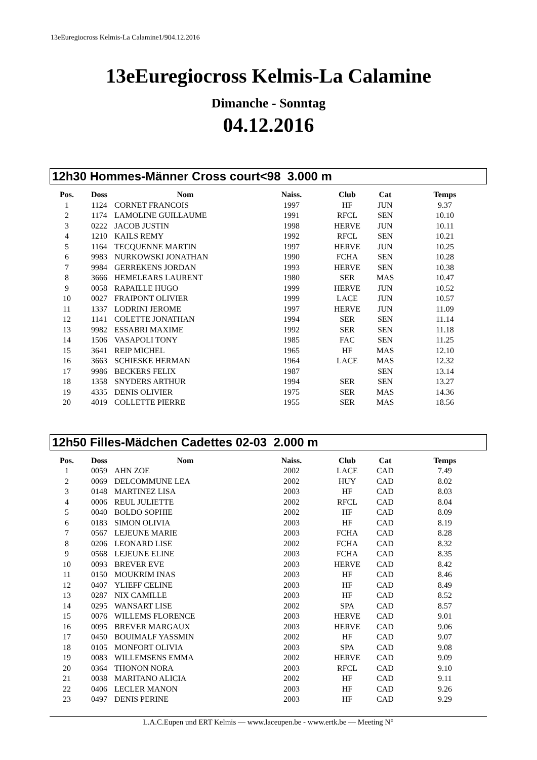13eEuregiocross Kelmis-La Calamine1/904.12.2016
13eEuregiocross Kelmis-La Calamine
Dimanche - Sonntag
04.12.2016
12h30 Hommes-Männer Cross court<98 3.000 m
| Pos. | Doss | Nom | Naiss. | Club | Cat | Temps |
| --- | --- | --- | --- | --- | --- | --- |
| 1 | 1124 | CORNET FRANCOIS | 1997 | HF | JUN | 9.37 |
| 2 | 1174 | LAMOLINE GUILLAUME | 1991 | RFCL | SEN | 10.10 |
| 3 | 0222 | JACOB JUSTIN | 1998 | HERVE | JUN | 10.11 |
| 4 | 1210 | KAILS REMY | 1992 | RFCL | SEN | 10.21 |
| 5 | 1164 | TECQUENNE MARTIN | 1997 | HERVE | JUN | 10.25 |
| 6 | 9983 | NURKOWSKI JONATHAN | 1990 | FCHA | SEN | 10.28 |
| 7 | 9984 | GERREKENS JORDAN | 1993 | HERVE | SEN | 10.38 |
| 8 | 3666 | HEMELEARS LAURENT | 1980 | SER | MAS | 10.47 |
| 9 | 0058 | RAPAILLE HUGO | 1999 | HERVE | JUN | 10.52 |
| 10 | 0027 | FRAIPONT OLIVIER | 1999 | LACE | JUN | 10.57 |
| 11 | 1337 | LODRINI JEROME | 1997 | HERVE | JUN | 11.09 |
| 12 | 1141 | COLETTE JONATHAN | 1994 | SER | SEN | 11.14 |
| 13 | 9982 | ESSABRI MAXIME | 1992 | SER | SEN | 11.18 |
| 14 | 1506 | VASAPOLI TONY | 1985 | FAC | SEN | 11.25 |
| 15 | 3641 | REIP MICHEL | 1965 | HF | MAS | 12.10 |
| 16 | 3663 | SCHIESKE HERMAN | 1964 | LACE | MAS | 12.32 |
| 17 | 9986 | BECKERS FELIX | 1987 | | SEN | 13.14 |
| 18 | 1358 | SNYDERS ARTHUR | 1994 | SER | SEN | 13.27 |
| 19 | 4335 | DENIS OLIVIER | 1975 | SER | MAS | 14.36 |
| 20 | 4019 | COLLETTE PIERRE | 1955 | SER | MAS | 18.56 |
12h50 Filles-Mädchen Cadettes 02-03 2.000 m
| Pos. | Doss | Nom | Naiss. | Club | Cat | Temps |
| --- | --- | --- | --- | --- | --- | --- |
| 1 | 0059 | AHN ZOE | 2002 | LACE | CAD | 7.49 |
| 2 | 0069 | DELCOMMUNE LEA | 2002 | HUY | CAD | 8.02 |
| 3 | 0148 | MARTINEZ LISA | 2003 | HF | CAD | 8.03 |
| 4 | 0006 | REUL JULIETTE | 2002 | RFCL | CAD | 8.04 |
| 5 | 0040 | BOLDO SOPHIE | 2002 | HF | CAD | 8.09 |
| 6 | 0183 | SIMON OLIVIA | 2003 | HF | CAD | 8.19 |
| 7 | 0567 | LEJEUNE MARIE | 2003 | FCHA | CAD | 8.28 |
| 8 | 0206 | LEONARD LISE | 2002 | FCHA | CAD | 8.32 |
| 9 | 0568 | LEJEUNE ELINE | 2003 | FCHA | CAD | 8.35 |
| 10 | 0093 | BREVER EVE | 2003 | HERVE | CAD | 8.42 |
| 11 | 0150 | MOUKRIM INAS | 2003 | HF | CAD | 8.46 |
| 12 | 0407 | YLIEFF CELINE | 2003 | HF | CAD | 8.49 |
| 13 | 0287 | NIX CAMILLE | 2003 | HF | CAD | 8.52 |
| 14 | 0295 | WANSART LISE | 2002 | SPA | CAD | 8.57 |
| 15 | 0076 | WILLEMS FLORENCE | 2003 | HERVE | CAD | 9.01 |
| 16 | 0095 | BREVER MARGAUX | 2003 | HERVE | CAD | 9.06 |
| 17 | 0450 | BOUIMALF YASSMIN | 2002 | HF | CAD | 9.07 |
| 18 | 0105 | MONFORT OLIVIA | 2003 | SPA | CAD | 9.08 |
| 19 | 0083 | WILLEMSENS EMMA | 2002 | HERVE | CAD | 9.09 |
| 20 | 0364 | THONON NORA | 2003 | RFCL | CAD | 9.10 |
| 21 | 0038 | MARITANO ALICIA | 2002 | HF | CAD | 9.11 |
| 22 | 0406 | LECLER MANON | 2003 | HF | CAD | 9.26 |
| 23 | 0497 | DENIS PERINE | 2003 | HF | CAD | 9.29 |
L.A.C.Eupen und ERT Kelmis — www.laceupen.be - www.ertk.be — Meeting N°